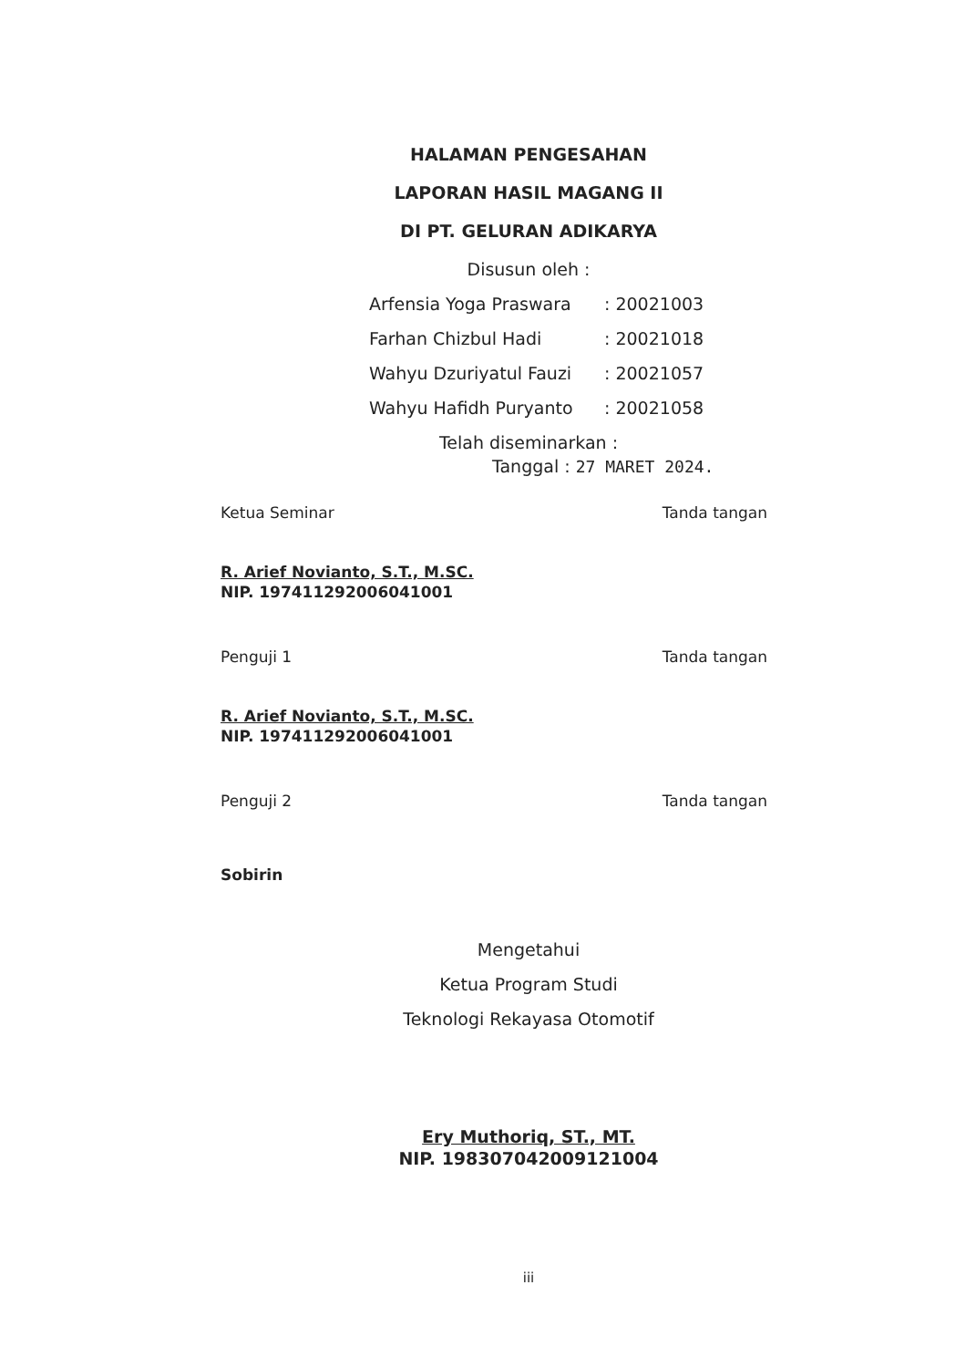HALAMAN PENGESAHAN
LAPORAN HASIL MAGANG II
DI PT. GELURAN ADIKARYA
Disusun oleh :
| Arfensia Yoga Praswara | : 20021003 |
| Farhan Chizbul Hadi | : 20021018 |
| Wahyu Dzuriyatul Fauzi | : 20021057 |
| Wahyu Hafidh Puryanto | : 20021058 |
Telah diseminarkan :
Tanggal : 27 MARET 2024.
Ketua Seminar Tanda tangan
R. Arief Novianto, S.T., M.SC.
NIP. 197411292006041001
Penguji 1 Tanda tangan
R. Arief Novianto, S.T., M.SC.
NIP. 197411292006041001
Penguji 2 Tanda tangan
Sobirin
Mengetahui
Ketua Program Studi
Teknologi Rekayasa Otomotif
Ery Muthoriq, ST., MT.
NIP. 198307042009121004
iii